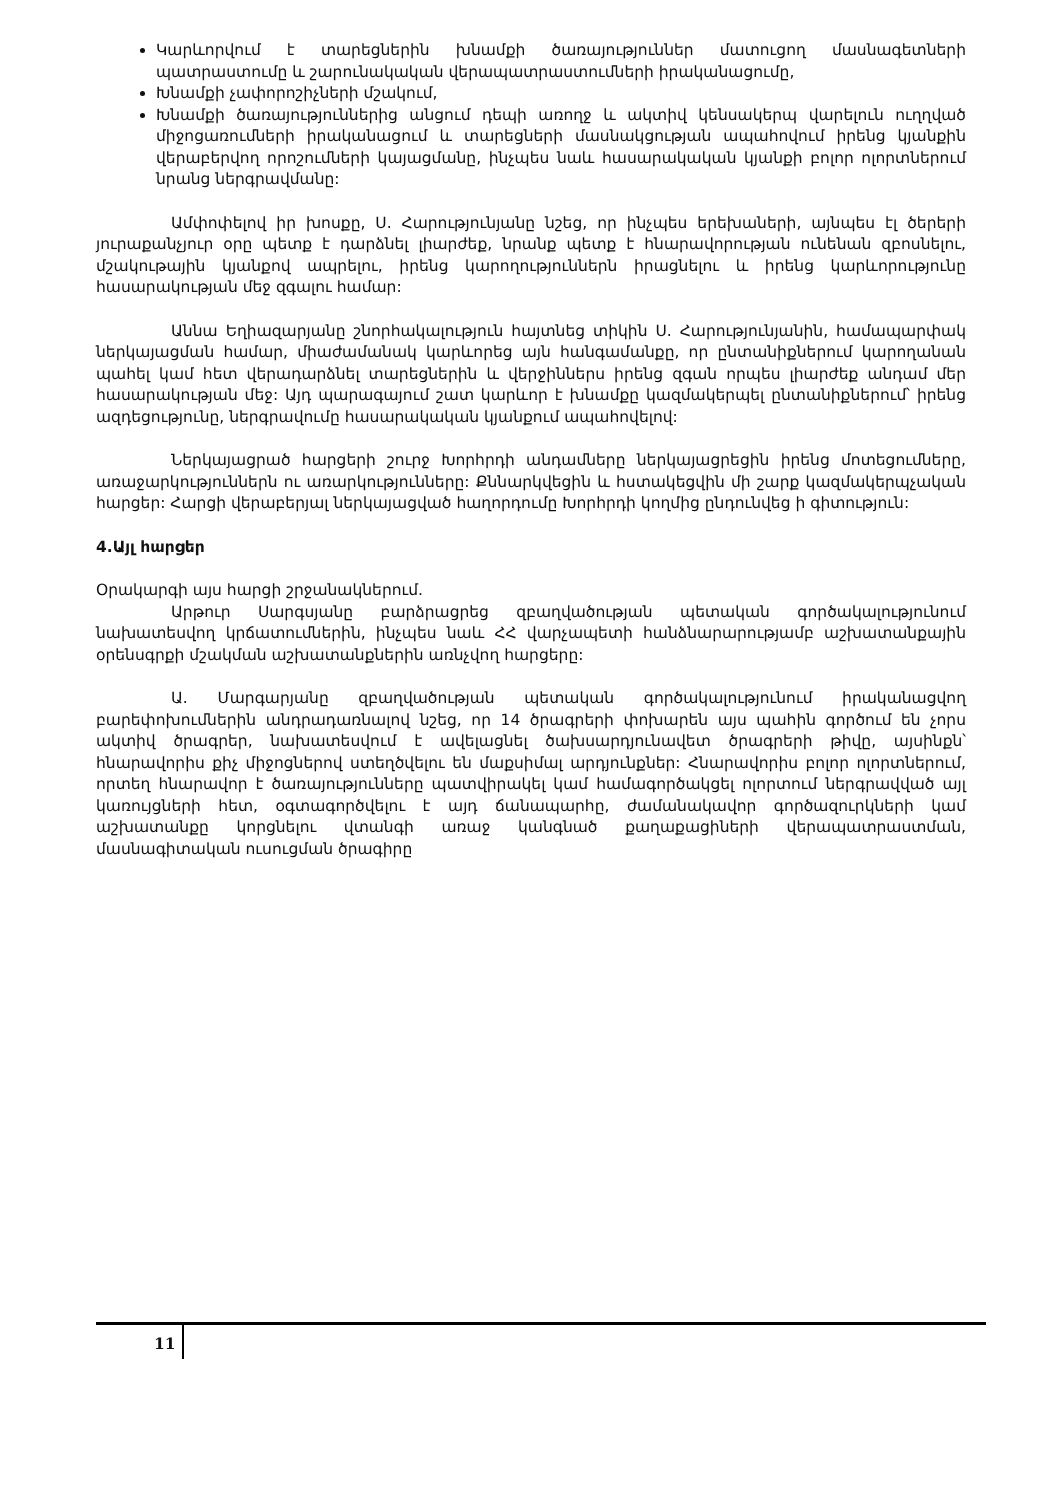Կարևորվում է տարեցներին խնամքի ծառայություններ մատուցող մասնագետների պատրաստումը և շարունակական վերապատրաստումների իրականացումը,
Խնամքի չափորոշիչների մշակում,
Խնամքի ծառայություններից անցում դեպի առողջ և ակտիվ կենսակերպ վարելուն ուղղված միջոցառումների իրականացում և տարեցների մասնակցության ապահովում իրենց կյանքին վերաբերվող որոշումների կայացմանը, ինչպես նաև հասարակական կյանքի բոլոր ոլորտներում նրանց ներգրավմանը:
Ամփոփելով իր խոսքը, Ս. Հարությունյանը նշեց, որ ինչպես երեխաների, այնպես էլ ծերերի յուրաքանչյուր օրը պետք է դարձնել լիարժեք, նրանք պետք է հնարավորության ունենան զբոսնելու, մշակութային կյանքով ապրելու, իրենց կարողություններն իրացնելու և իրենց կարևորությունը հասարակության մեջ զգալու համար:
Աննա Եղիազարյանը շնորհակալություն հայտնեց տիկին Ս. Հարությունյանին, համապարփակ ներկայացման համար, միաժամանակ կարևորեց այն հանգամանքը, որ ընտանիքներում կարողանան պահել կամ հետ վերադարձնել տարեցներին և վերջիններս իրենց զգան որպես լիարժեք անդամ մեր հասարակության մեջ: Այդ պարագայում շատ կարևոր է խնամքը կազմակերպել ընտանիքներում՝ իրենց ազդեցությունը, ներգրավումը հասարակական կյանքում ապահովելով:
Ներկայացրած հարցերի շուրջ Խորհրդի անդամները ներկայացրեցին իրենց մոտեցումները, առաջարկություններն ու առարկությունները: Քննարկվեցին և հստակեցվին մի շարք կազմակերպչական հարցեր: Հարցի վերաբերյալ ներկայացված հաղորդումը Խորհրդի կողմից ընդունվեց ի գիտություն:
4.Այլ հարցեր
Օրակարգի այս հարցի շրջանակներում.
Արթուր Սարգսյանը բարձրացրեց զբաղվածության պետական գործակալությունում նախատեսվող կրճատումներին, ինչպես նաև ՀՀ վարչապետի հանձնարարությամբ աշխատանքային օրենսգրքի մշակման աշխատանքներին առնչվող հարցերը:
Ա. Մարգարյանը զբաղվածության պետական գործակալությունում իրականացվող բարեփոխումներին անդրադառնալով նշեց, որ 14 ծրագրերի փոխարեն այս պահին գործում են չորս ակտիվ ծրագրեր, նախատեսվում է ավելացնել ծախսարդյունավետ ծրագրերի թիվը, այսինքն՝ հնարավորիս քիչ միջոցներով ստեղծվելու են մաքսիմալ արդյունքներ: Հնարավորիս բոլոր ոլորտներում, որտեղ հնարավոր է ծառայությունները պատվիրակել կամ համագործակցել ոլորտում ներգրավված այլ կառույցների հետ, օգտագործվելու է այդ ճանապարհը, ժամանակավոր գործազուրկների կամ աշխատանքը կորցնելու վտանգի առաջ կանգնած քաղաքացիների վերապատրաստման, մասնագիտական ուսուցման ծրագիրը
11